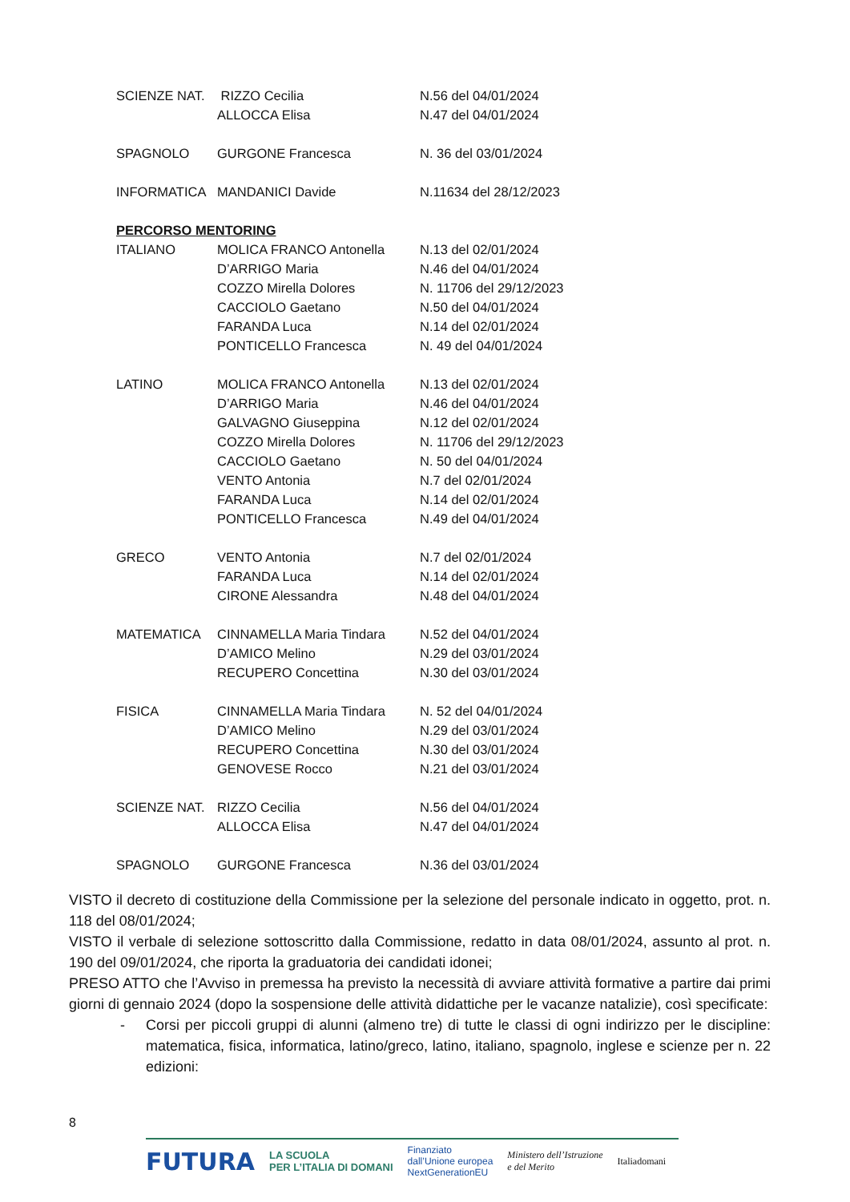| SCIENZE NAT. | RIZZO Cecilia | N.56 del 04/01/2024 |
| | ALLOCCA Elisa | N.47 del 04/01/2024 |
| SPAGNOLO | GURGONE Francesca | N. 36 del 03/01/2024 |
| INFORMATICA | MANDANICI Davide | N.11634 del 28/12/2023 |
| PERCORSO MENTORING | | |
| ITALIANO | MOLICA FRANCO Antonella | N.13 del 02/01/2024 |
| | D’ARRIGO Maria | N.46 del 04/01/2024 |
| | COZZO Mirella Dolores | N. 11706 del 29/12/2023 |
| | CACCIOLO Gaetano | N.50 del 04/01/2024 |
| | FARANDA Luca | N.14 del 02/01/2024 |
| | PONTICELLO Francesca | N. 49 del 04/01/2024 |
| LATINO | MOLICA FRANCO Antonella | N.13 del 02/01/2024 |
| | D’ARRIGO Maria | N.46 del 04/01/2024 |
| | GALVAGNO Giuseppina | N.12 del 02/01/2024 |
| | COZZO Mirella Dolores | N. 11706 del 29/12/2023 |
| | CACCIOLO Gaetano | N. 50 del 04/01/2024 |
| | VENTO Antonia | N.7 del 02/01/2024 |
| | FARANDA Luca | N.14 del 02/01/2024 |
| | PONTICELLO Francesca | N.49 del 04/01/2024 |
| GRECO | VENTO Antonia | N.7 del 02/01/2024 |
| | FARANDA Luca | N.14 del 02/01/2024 |
| | CIRONE Alessandra | N.48 del 04/01/2024 |
| MATEMATICA | CINNAMELLA Maria Tindara | N.52 del 04/01/2024 |
| | D’AMICO Melino | N.29 del 03/01/2024 |
| | RECUPERO Concettina | N.30 del 03/01/2024 |
| FISICA | CINNAMELLA Maria Tindara | N. 52 del 04/01/2024 |
| | D’AMICO Melino | N.29 del 03/01/2024 |
| | RECUPERO Concettina | N.30 del 03/01/2024 |
| | GENOVESE Rocco | N.21 del 03/01/2024 |
| SCIENZE NAT. | RIZZO Cecilia | N.56 del 04/01/2024 |
| | ALLOCCA Elisa | N.47 del 04/01/2024 |
| SPAGNOLO | GURGONE Francesca | N.36 del 03/01/2024 |
VISTO il decreto di costituzione della Commissione per la selezione del personale indicato in oggetto, prot. n. 118 del 08/01/2024;
VISTO il verbale di selezione sottoscritto dalla Commissione, redatto in data 08/01/2024, assunto al prot. n. 190 del 09/01/2024, che riporta la graduatoria dei candidati idonei;
PRESO ATTO che l’Avviso in premessa ha previsto la necessità di avviare attività formative a partire dai primi giorni di gennaio 2024 (dopo la sospensione delle attività didattiche per le vacanze natalizie), così specificate:
- Corsi per piccoli gruppi di alunni (almeno tre) di tutte le classi di ogni indirizzo per le discipline: matematica, fisica, informatica, latino/greco, latino, italiano, spagnolo, inglese e scienze per n. 22 edizioni:
8
FUTURA LA SCUOLA
PER L’ITALIA DI DOMANI Finanziato
dall’Unione europea
NextGenerationEU Ministero dell’Istruzione
e del Merito Italiadomani